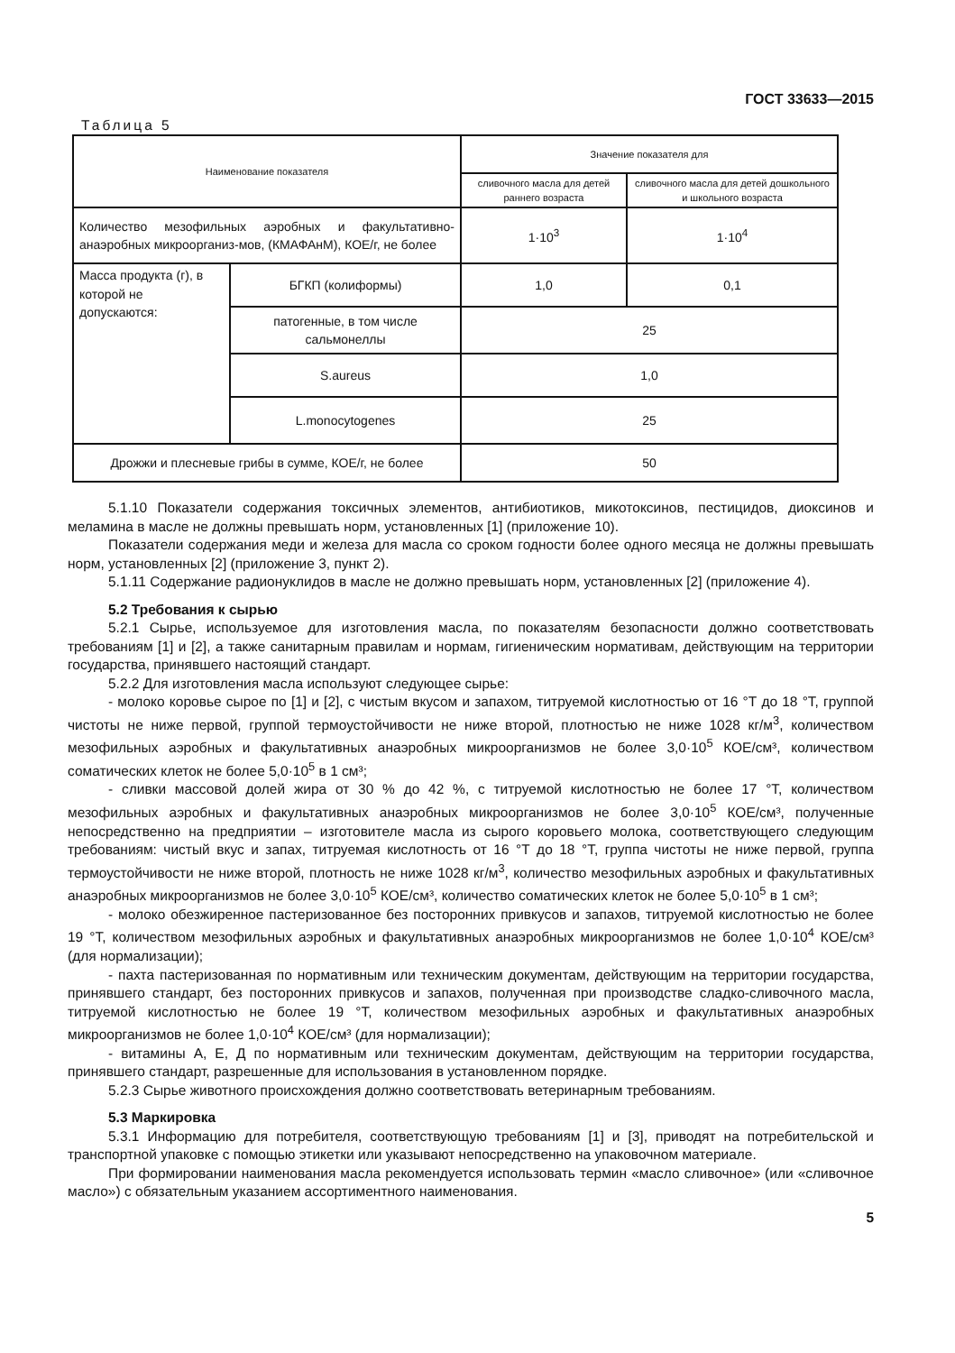ГОСТ 33633—2015
Таблица 5
| Наименование показателя | | Значение показателя для | |
| --- | --- | --- | --- |
| | | сливочного масла для детей раннего возраста | сливочного масла для детей дошкольного и школьного возраста |
| Количество мезофильных аэробных и факультативно-анаэробных микроорганиз-мов, (КМАФАнМ), КОЕ/г, не более | | 1·10<sup>3</sup> | 1·10<sup>4</sup> |
| Масса продукта (г), в которой не допускаются: | БГКП (колиформы) | 1,0 | 0,1 |
| | патогенные, в том числе сальмонеллы | 25 | |
| | S.aureus | 1,0 | |
| | L.monocytogenes | 25 | |
| Дрожжи и плесневые грибы в сумме, КОЕ/г, не более | | 50 | |
5.1.10 Показатели содержания токсичных элементов, антибиотиков, микотоксинов, пестицидов, диоксинов и меламина в масле не должны превышать норм, установленных [1] (приложение 10).
Показатели содержания меди и железа для масла со сроком годности более одного месяца не должны превышать норм, установленных [2] (приложение 3, пункт 2).
5.1.11 Содержание радионуклидов в масле не должно превышать норм, установленных [2] (приложение 4).
5.2 Требования к сырью
5.2.1 Сырье, используемое для изготовления масла, по показателям безопасности должно соответствовать требованиям [1] и [2], а также санитарным правилам и нормам, гигиеническим нормативам, действующим на территории государства, принявшего настоящий стандарт.
5.2.2 Для изготовления масла используют следующее сырье:
- молоко коровье сырое по [1] и [2], с чистым вкусом и запахом, титруемой кислотностью от 16 °Т до 18 °Т, группой чистоты не ниже первой, группой термоустойчивости не ниже второй, плотностью не ниже 1028 кг/м<sup>3</sup>, количеством мезофильных аэробных и факультативных анаэробных микроорганизмов не более 3,0·10<sup>5</sup> КОЕ/см³, количеством соматических клеток не более 5,0·10<sup>5</sup> в 1 см³;
- сливки массовой долей жира от 30 % до 42 %, с титруемой кислотностью не более 17 °Т, количеством мезофильных аэробных и факультативных анаэробных микроорганизмов не более 3,0·10<sup>5</sup> КОЕ/см³, полученные непосредственно на предприятии – изготовителе масла из сырого коровьего молока, соответствующего следующим требованиям: чистый вкус и запах, титруемая кислотность от 16 °Т до 18 °Т, группа чистоты не ниже первой, группа термоустойчивости не ниже второй, плотность не ниже 1028 кг/м<sup>3</sup>, количество мезофильных аэробных и факультативных анаэробных микроорганизмов не более 3,0·10<sup>5</sup> КОЕ/см³, количество соматических клеток не более 5,0·10<sup>5</sup> в 1 см³;
- молоко обезжиренное пастеризованное без посторонних привкусов и запахов, титруемой кислотностью не более 19 °Т, количеством мезофильных аэробных и факультативных анаэробных микроорганизмов не более 1,0·10<sup>4</sup> КОЕ/см³ (для нормализации);
- пахта пастеризованная по нормативным или техническим документам, действующим на территории государства, принявшего стандарт, без посторонних привкусов и запахов, полученная при производстве сладко-сливочного масла, титруемой кислотностью не более 19 °Т, количеством мезофильных аэробных и факультативных анаэробных микроорганизмов не более 1,0·10<sup>4</sup> КОЕ/см³ (для нормализации);
- витамины А, Е, Д по нормативным или техническим документам, действующим на территории государства, принявшего стандарт, разрешенные для использования в установленном порядке.
5.2.3 Сырье животного происхождения должно соответствовать ветеринарным требованиям.
5.3 Маркировка
5.3.1 Информацию для потребителя, соответствующую требованиям [1] и [3], приводят на потребительской и транспортной упаковке с помощью этикетки или указывают непосредственно на упаковочном материале.
При формировании наименования масла рекомендуется использовать термин «масло сливочное» (или «сливочное масло») с обязательным указанием ассортиментного наименования.
5